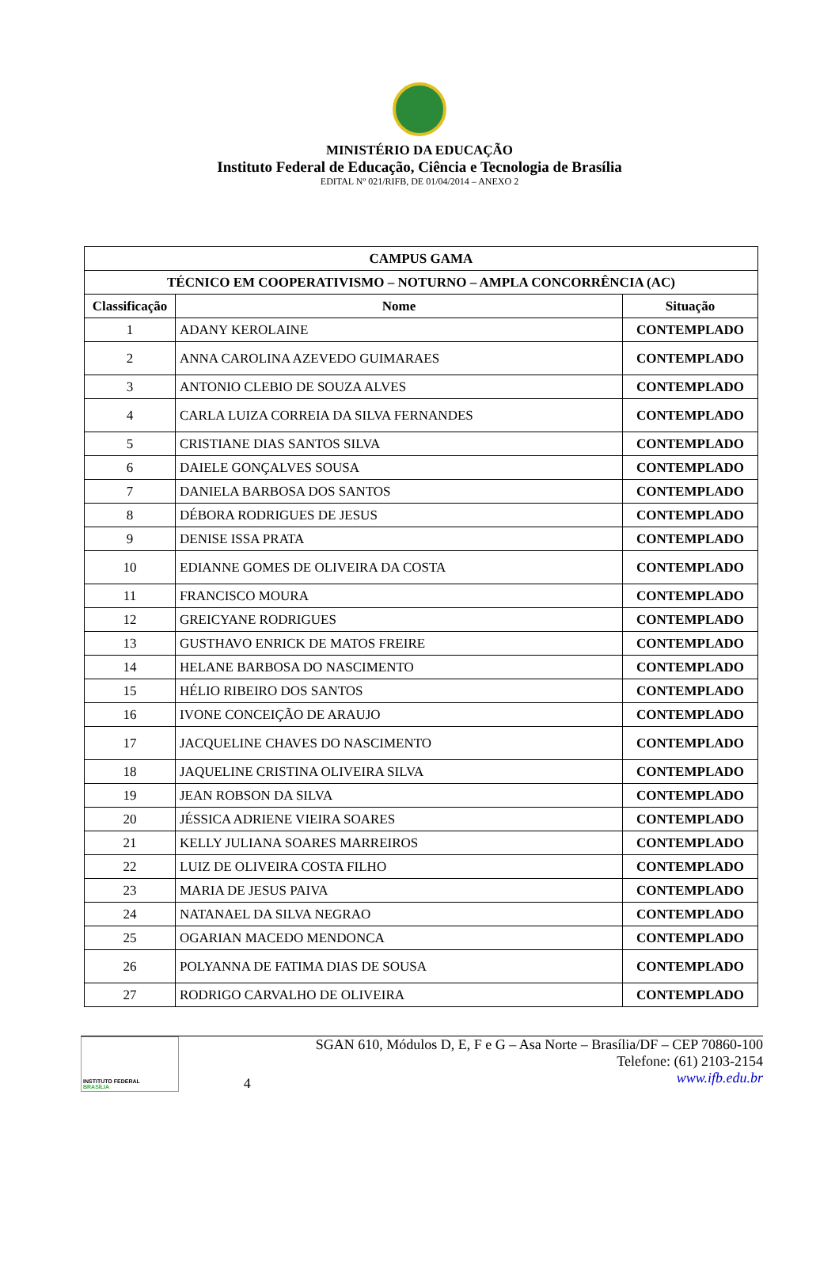MINISTÉRIO DA EDUCAÇÃO
Instituto Federal de Educação, Ciência e Tecnologia de Brasília
EDITAL Nº 021/RIFB, DE 01/04/2014 – ANEXO 2
| CAMPUS GAMA | | |
| --- | --- | --- |
| TÉCNICO EM COOPERATIVISMO – NOTURNO – AMPLA CONCORRÊNCIA (AC) | | |
| Classificação | Nome | Situação |
| 1 | ADANY KEROLAINE | CONTEMPLADO |
| 2 | ANNA CAROLINA AZEVEDO GUIMARAES | CONTEMPLADO |
| 3 | ANTONIO CLEBIO DE SOUZA ALVES | CONTEMPLADO |
| 4 | CARLA LUIZA CORREIA DA SILVA FERNANDES | CONTEMPLADO |
| 5 | CRISTIANE DIAS SANTOS SILVA | CONTEMPLADO |
| 6 | DAIELE GONÇALVES SOUSA | CONTEMPLADO |
| 7 | DANIELA BARBOSA DOS SANTOS | CONTEMPLADO |
| 8 | DÉBORA RODRIGUES DE JESUS | CONTEMPLADO |
| 9 | DENISE ISSA PRATA | CONTEMPLADO |
| 10 | EDIANNE GOMES DE OLIVEIRA DA COSTA | CONTEMPLADO |
| 11 | FRANCISCO MOURA | CONTEMPLADO |
| 12 | GREICYANE RODRIGUES | CONTEMPLADO |
| 13 | GUSTHAVO ENRICK DE MATOS FREIRE | CONTEMPLADO |
| 14 | HELANE BARBOSA DO NASCIMENTO | CONTEMPLADO |
| 15 | HÉLIO RIBEIRO DOS SANTOS | CONTEMPLADO |
| 16 | IVONE CONCEIÇÃO DE ARAUJO | CONTEMPLADO |
| 17 | JACQUELINE CHAVES DO NASCIMENTO | CONTEMPLADO |
| 18 | JAQUELINE CRISTINA OLIVEIRA SILVA | CONTEMPLADO |
| 19 | JEAN ROBSON DA SILVA | CONTEMPLADO |
| 20 | JÉSSICA ADRIENE VIEIRA SOARES | CONTEMPLADO |
| 21 | KELLY JULIANA SOARES MARREIROS | CONTEMPLADO |
| 22 | LUIZ DE OLIVEIRA COSTA FILHO | CONTEMPLADO |
| 23 | MARIA DE JESUS PAIVA | CONTEMPLADO |
| 24 | NATANAEL DA SILVA NEGRAO | CONTEMPLADO |
| 25 | OGARIAN MACEDO MENDONCA | CONTEMPLADO |
| 26 | POLYANNA DE FATIMA DIAS DE SOUSA | CONTEMPLADO |
| 27 | RODRIGO CARVALHO DE OLIVEIRA | CONTEMPLADO |
INSTITUTO FEDERAL
BRASÍLIA
4 SGAN 610, Módulos D, E, F e G – Asa Norte – Brasília/DF – CEP 70860-100
Telefone: (61) 2103-2154
www.ifb.edu.br